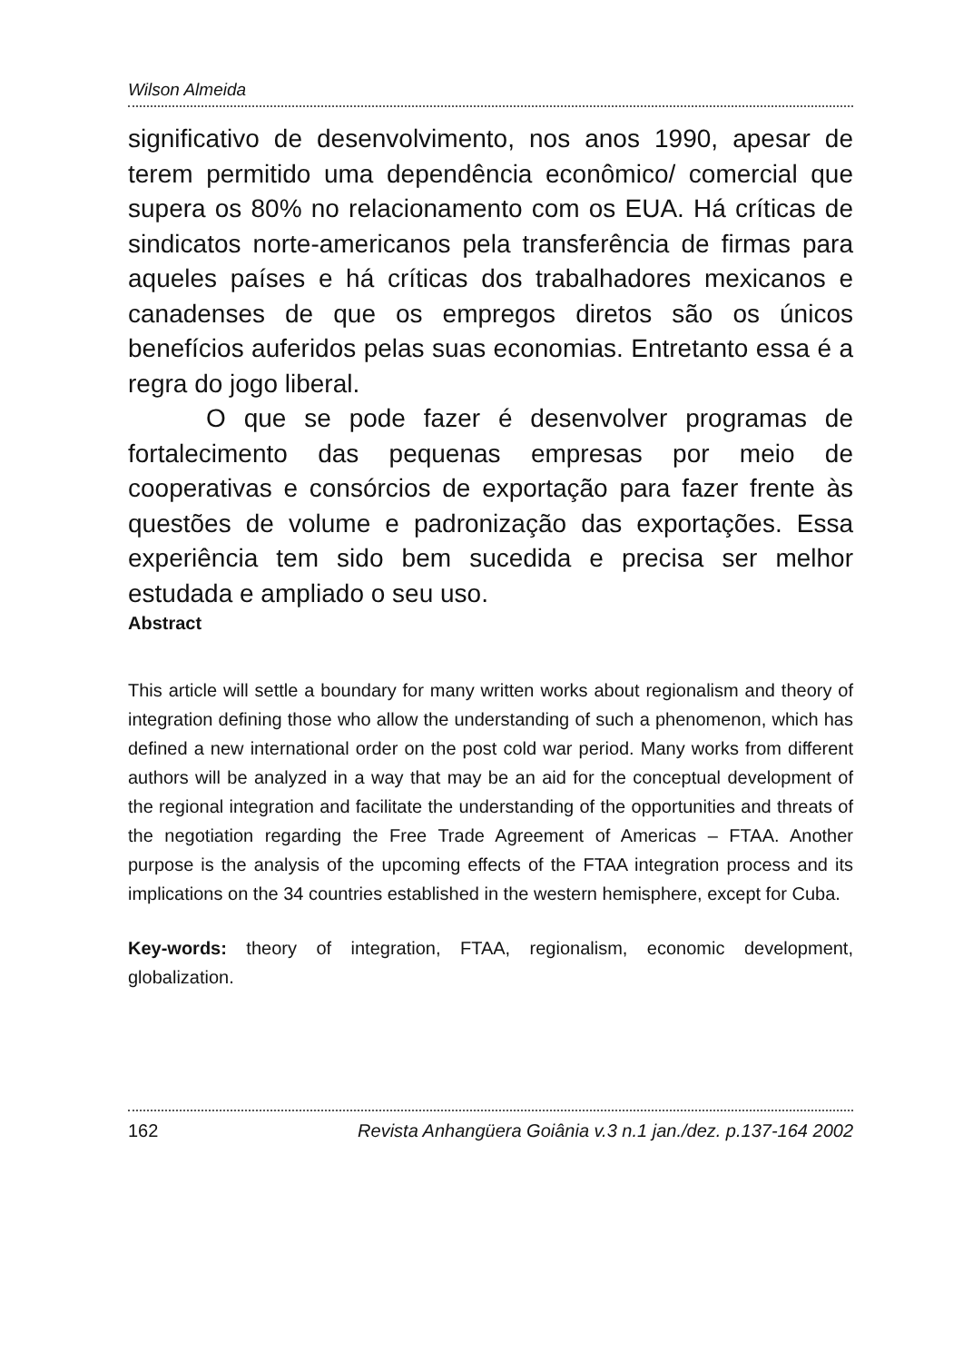Wilson Almeida
significativo de desenvolvimento, nos anos 1990, apesar de terem permitido uma dependência econômico/ comercial que supera os 80% no relacionamento com os EUA. Há críticas de sindicatos norte-americanos pela transferência de firmas para aqueles países e há críticas dos trabalhadores mexicanos e canadenses de que os empregos diretos são os únicos benefícios auferidos pelas suas economias. Entretanto essa é a regra do jogo liberal.
O que se pode fazer é desenvolver programas de fortalecimento das pequenas empresas por meio de cooperativas e consórcios de exportação para fazer frente às questões de volume e padronização das exportações. Essa experiência tem sido bem sucedida e precisa ser melhor estudada e ampliado o seu uso.
Abstract
This article will settle a boundary for many written works about regionalism and theory of integration defining those who allow the understanding of such a phenomenon, which has defined a new international order on the post cold war period. Many works from different authors will be analyzed in a way that may be an aid for the conceptual development of the regional integration and facilitate the understanding of the opportunities and threats of the negotiation regarding the Free Trade Agreement of Americas – FTAA. Another purpose is the analysis of the upcoming effects of the FTAA integration process and its implications on the 34 countries established in the western hemisphere, except for Cuba.
Key-words: theory of integration, FTAA, regionalism, economic development, globalization.
162 Revista Anhangüera Goiânia v.3 n.1 jan./dez. p.137-164 2002